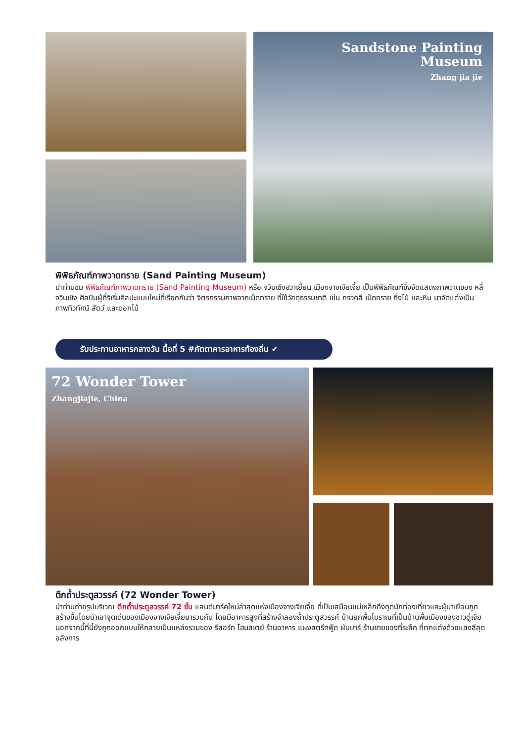Sandstone Painting
Museum
Zhang jia jie
พิพิธภัณฑ์ภาพวาดทราย (Sand Painting Museum)
นำท่านชม พิพิธภัณฑ์ภาพวาดทราย (Sand Painting Museum) หรือ จวินเซิงฮวาเยี้ยน เมืองจางเจียเจี้ย เป็นพิพิธภัณฑ์ซึ่งจัดแสดงภาพวาดของ หลี่จวินเซิง ศิลปินผู้ที่ริเริ่มศิลปะแบบใหม่ที่เรียกกันว่า จิตรกรรมภาพจากเม็ดทราย ที่ใช้วัสดุธรรมชาติ เช่น กรวดสี เม็ดทราย กิ่งไม้ และหิน มาจัดแต่งเป็นภาพทิวทัศน์ สัตว์ และดอกไม้
รับประทานอาหารกลางวัน มื้อที่ 5 #ภัตตาคารอาหารท้องถิ่น ✔
72 Wonder Tower
Zhangjiajie, China
ตึกถ้ำประตูสวรรค์ (72 Wonder Tower)
นำท่านถ่ายรูปบริเวณ ตึกถ้ำประตูสวรรค์ 72 ชั้น แลนด์มาร์คใหม่ล่าสุดแห่งเมืองจางเจียเจี้ย ที่เป็นเสมือนแม่เหล็กดึงดูดนักท่องเที่ยวและผู้มาเยือนถูกสร้างขึ้นโดยนำเอาจุดเด่นของเมืองจางเจียเจี้ยมารวมกัน โดยมีอาคารสูงที่สร้างจำลองถ้ำประตูสวรรค์ บ้านยกพื้นโบราณที่เป็นบ้านพื้นเมืองของชาวตู่เจีย นอกจากนี้ที่นี้ยังถูกออกแบบให้กลายเป็นแหล่งรวมของ รีสอร์ท โฮมสเตย์ ร้านอาหาร แผงสตรีทฟู้ด ผับบาร์ ร้านขายของที่ระลึก ที่ตกแต่งด้วยแสงสีสุดอลังการ